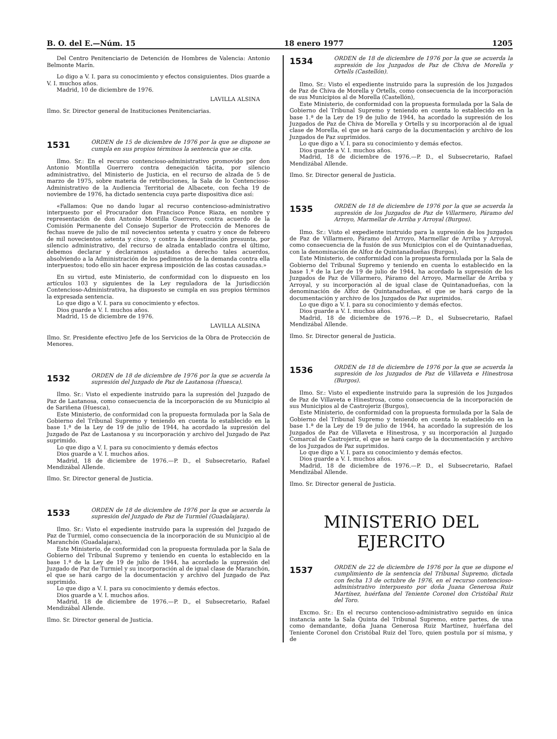B. O. del E.—Núm. 15 18 enero 1977 1205
Del Centro Penitenciario de Detención de Hombres de Valencia: Antonio Belmonte Marín.
Lo digo a V. I. para su conocimiento y efectos consiguientes. Dios guarde a V. I. muchos años.
Madrid, 10 de diciembre de 1976.
LAVILLA ALSINA
Ilmo. Sr. Director general de Instituciones Penitenciarias.
1531
ORDEN de 15 de diciembre de 1976 por la que se dispone se cumpla en sus propios términos la sentencia que se cita.
Ilmo. Sr.: En el recurso contencioso-administrativo promovido por don Antonio Montilla Guerrero contra denegación tácita, por silencio administrativo, del Ministerio de Justicia, en el recurso de alzada de 5 de marzo de 1975, sobre materia de retribuciones, la Sala de lo Contencioso-Administrativo de la Audiencia Territorial de Albacete, con fecha 19 de noviembre de 1976, ha dictado sentencia cuya parte dispositiva dice así:
«Fallamos: Que no dando lugar al recurso contencioso-administrativo interpuesto por el Procurador don Francisco Ponce Riaza, en nombre y representación de don Antonio Montilla Guerrero, contra acuerdo de la Comisión Permanente del Consejo Superior de Protección de Menores de fechas nueve de julio de mil novecientos setenta y cuatro y once de febrero de mil novecientos setenta y cinco, y contra la desestimación presunta, por silencio administrativo, del recurso de alzada entablado contra el último, debemos declarar y declaramos ajustados a derecho tales acuerdos, absolviendo a la Administración de los pedimentos de la demanda contra ella interpuestos; todo ello sin hacer expresa imposición de las costas causadas.»
En su virtud, este Ministerio, de conformidad con lo dispuesto en los artículos 103 y siguientes de la Ley reguladora de la Jurisdicción Contencioso-Administrativa, ha dispuesto se cumpla en sus propios términos la expresada sentencia.
Lo que digo a V. I. para su conocimiento y efectos.
Dios guarde a V. I. muchos años.
Madrid, 15 de diciembre de 1976.
LAVILLA ALSINA
Ilmo. Sr. Presidente efectivo Jefe de los Servicios de la Obra de Protección de Menores.
1532
ORDEN de 18 de diciembre de 1976 por la que se acuerda la supresión del Juzgado de Paz de Lastanosa (Huesca).
Ilmo. Sr.: Visto el expediente instruido para la supresión del Juzgado de Paz de Lastanosa, como consecuencia de la incorporación de su Municipio al de Sariñena (Huesca),
Este Ministerio, de conformidad con la propuesta formulada por la Sala de Gobierno del Tribunal Supremo y teniendo en cuenta lo establecido en la base 1.ª de la Ley de 19 de julio de 1944, ha acordado la supresión del Juzgado de Paz de Lastanosa y su incorporación y archivo del Juzgado de Paz suprimido.
Lo que digo a V. I. para su conocimiento y demás efectos
Dios guarde a V. I. muchos años.
Madrid, 18 de diciembre de 1976.—P. D., el Subsecretario, Rafael Mendizábal Allende.
Ilmo. Sr. Director general de Justicia.
1533
ORDEN de 18 de diciembre de 1976 por la que se acuerda la supresión del Juzgado de Paz de Turmiel (Guadalajara).
Ilmo. Sr.: Visto el expediente instruido para la supresión del Juzgado de Paz de Turmiel, como consecuencia de la incorporación de su Municipio al de Maranchón (Guadalajara),
Este Ministerio, de conformidad con la propuesta formulada por la Sala de Gobierno del Tribunal Supremo y teniendo en cuenta lo establecido en la base 1.ª de la Ley de 19 de julio de 1944, ha acordado la supresión del Juzgado de Paz de Turmiel y su incorporación al de igual clase de Maranchón, el que se hará cargo de la documentación y archivo del Juzgado de Paz suprimido.
Lo que digo a V. I. para su conocimiento y demás efectos.
Dios guarde a V. I. muchos años.
Madrid, 18 de diciembre de 1976.—P. D., el Subsecretario, Rafael Mendizábal Allende.
Ilmo. Sr. Director general de Justicia.
1534
ORDEN de 18 de diciembre de 1976 por la que se acuerda la supresión de los Juzgados de Paz de Chiva de Morella y Ortells (Castellón).
Ilmo. Sr.: Visto el expediente instruido para la supresión de los Juzgados de Paz de Chiva de Morella y Ortells, como consecuencia de la incorporación de sus Municipios al de Morella (Castellón),
Este Ministerio, de conformidad con la propuesta formulada por la Sala de Gobierno del Tribunal Supremo y teniendo en cuenta lo establecido en la base 1.ª de la Ley de 19 de julio de 1944, ha acordado la supresión de los Juzgados de Paz de Chiva de Morella y Ortells y su incorporación al de igual clase de Morella, el que se hará cargo de la documentación y archivo de los Juzgados de Paz suprimidos.
Lo que digo a V. I. para su conocimiento y demás efectos.
Dios guarde a V. I. muchos años.
Madrid, 18 de diciembre de 1976.—P. D., el Subsecretario, Rafael Mendizábal Allende.
Ilmo. Sr. Director general de Justicia.
1535
ORDEN de 18 de diciembre de 1976 por la que se acuerda la supresión de los Juzgados de Paz de Villarmero, Páramo del Arroyo, Marmellar de Arriba y Arroyal (Burgos).
Ilmo. Sr.: Visto el expediente instruido para la supresión de los Juzgados de Paz de Villarmero, Páramo del Arroyo, Marmellar de Arriba y Arroyal, como consecuencia de la fusión de sus Municipios con el de Quintanadueñas, con la denominación de Alfoz de Quintanadueñas (Burgos),
Este Ministerio, de conformidad con la propuesta formulada por la Sala de Gobierno del Tribunal Supremo y teniendo en cuenta lo establecido en la base 1.ª de la Ley de 19 de julio de 1944, ha acordado la supresión de los Juzgados de Paz de Villarmero, Páramo del Arroyo, Marmellar de Arriba y Arroyal, y su incorporación al de igual clase de Quintanadueñas, con la denominación de Alfoz de Quintanadueñas, el que se hará cargo de la documentación y archivo de los Juzgados de Paz suprimidos.
Lo que digo a V. I. para su conocimiento y demás efectos.
Dios guarde a V. I. muchos años.
Madrid, 18 de diciembre de 1976.—P. D., el Subsecretario, Rafael Mendizábal Allende.
Ilmo. Sr. Director general de Justicia.
1536
ORDEN de 18 de diciembre de 1976 por la que se acuerda la supresión de los Juzgados de Paz de Villaveta e Hinestrosa (Burgos).
Ilmo. Sr.: Visto el expediente instruido para la supresión de los Juzgados de Paz de Villaveta e Hinestrosa, como consecuencia de la incorporación de sus Municipios al de Castrojeriz (Burgos),
Este Ministerio, de conformidad con la propuesta formulada por la Sala de Gobierno del Tribunal Supremo y teniendo en cuenta lo establecido en la base 1.ª de la Ley de 19 de julio de 1944, ha acordado la supresión de los Juzgados de Paz de Villaveta e Hinestrosa, y su incorporación al Juzgado Comarcal de Castrojeriz, el que se hará cargo de la documentación y archivo de los Juzgados de Paz suprimidos.
Lo que digo a V. I. para su conocimiento y demás efectos.
Dios guarde a V. I. muchos años.
Madrid, 18 de diciembre de 1976.—P. D., el Subsecretario, Rafael Mendizábal Allende.
Ilmo. Sr. Director general de Justicia.
MINISTERIO DEL EJERCITO
1537
ORDEN de 22 de diciembre de 1976 por la que se dispone el cumplimiento de la sentencia del Tribunal Supremo, dictada con fecha 13 de octubre de 1976, en el recurso contencioso-administrativo interpuesto por doña Juana Generosa Ruiz Martínez, huérfana del Teniente Coronel don Cristóbal Ruiz del Toro.
Excmo. Sr.: En el recurso contencioso-administrativo seguido en única instancia ante la Sala Quinta del Tribunal Supremo, entre partes, de una como demandante, doña Juana Generosa Ruiz Martínez, huérfana del Teniente Coronel don Cristóbal Ruiz del Toro, quien postula por sí misma, y de